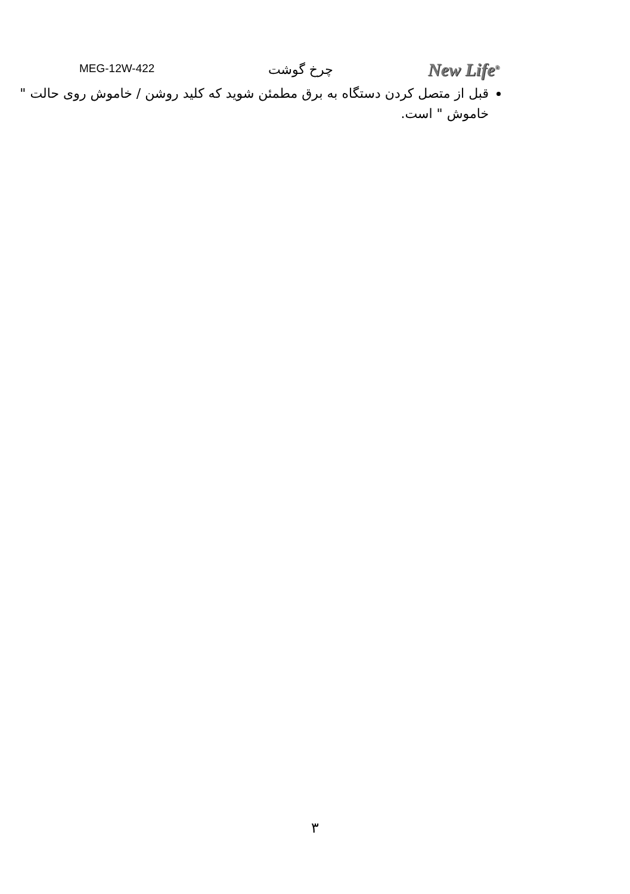MEG-12W-422 چرخ گوشت New Life<sup>®</sup>
قبل از متصل کردن دستگاه به برق مطمئن شوید که کلید روشن / خاموش روی حالت " خاموش " است.
۳